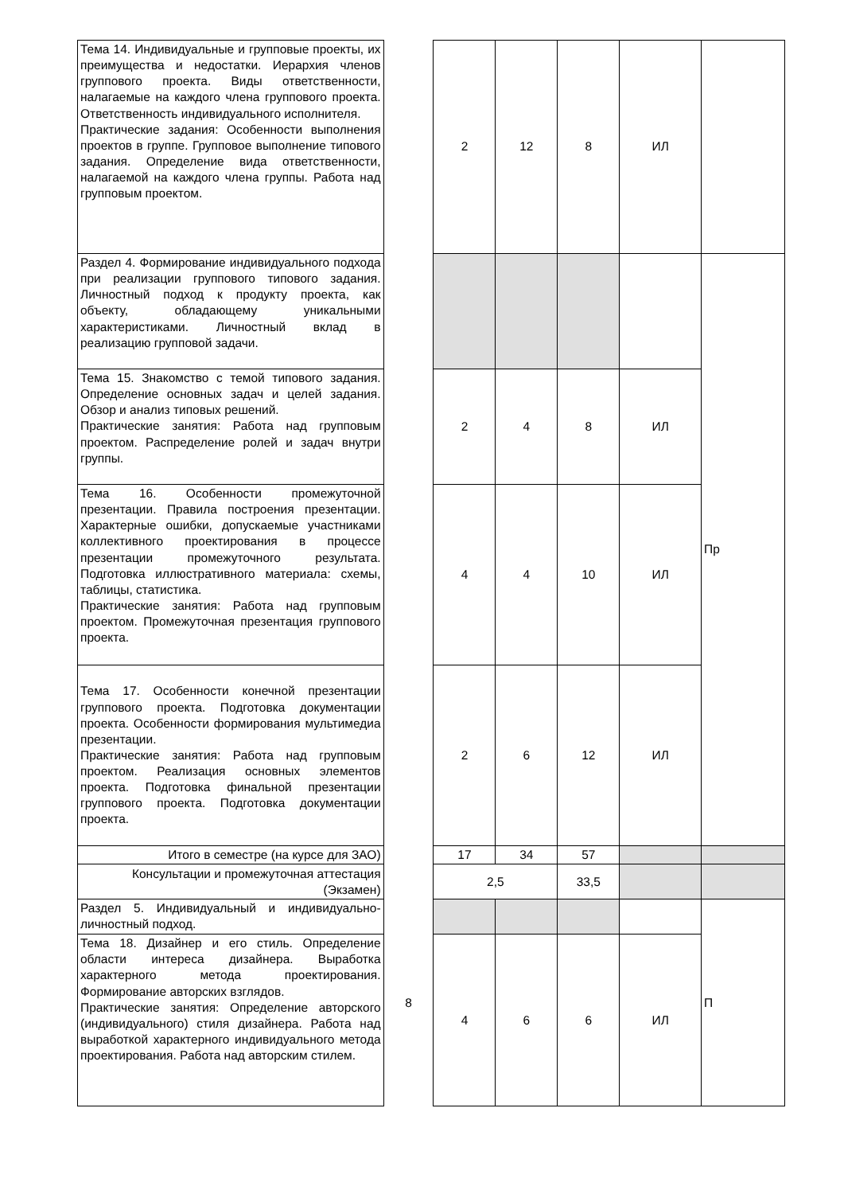| Тема 14. Индивидуальные и групповые проекты, их преимущества и недостатки. Иерархия членов группового проекта. Виды ответственности, налагаемые на каждого члена группового проекта. Ответственность индивидуального исполнителя. Практические задания: Особенности выполнения проектов в группе. Групповое выполнение типового задания. Определение вида ответственности, налагаемой на каждого члена группы. Работа над групповым проектом. | | 2 | 12 | 8 | ИЛ | |
| Раздел 4. Формирование индивидуального подхода при реализации группового типового задания. Личностный подход к продукту проекта, как объекту, обладающему уникальными характеристиками. Личностный вклад в реализацию групповой задачи. | | | | | | Пр |
| Тема 15. Знакомство с темой типового задания. Определение основных задач и целей задания. Обзор и анализ типовых решений. Практические занятия: Работа над групповым проектом. Распределение ролей и задач внутри группы. | | 2 | 4 | 8 | ИЛ | |
| Тема 16. Особенности промежуточной презентации. Правила построения презентации. Характерные ошибки, допускаемые участниками коллективного проектирования в процессе презентации промежуточного результата. Подготовка иллюстративного материала: схемы, таблицы, статистика. Практические занятия: Работа над групповым проектом. Промежуточная презентация группового проекта. | | 4 | 4 | 10 | ИЛ | |
| Тема 17. Особенности конечной презентации группового проекта. Подготовка документации проекта. Особенности формирования мультимедиа презентации. Практические занятия: Работа над групповым проектом. Реализация основных элементов проекта. Подготовка финальной презентации группового проекта. Подготовка документации проекта. | | 2 | 6 | 12 | ИЛ | |
| Итого в семестре (на курсе для ЗАО) | | 17 | 34 | 57 | | |
| Консультации и промежуточная аттестация (Экзамен) | | 2,5 | | 33,5 | | |
| Раздел 5. Индивидуальный и индивидуально-личностный подход. | 8 | | | | | П |
| Тема 18. Дизайнер и его стиль. Определение области интереса дизайнера. Выработка характерного метода проектирования. Формирование авторских взглядов. Практические занятия: Определение авторского (индивидуального) стиля дизайнера. Работа над выработкой характерного индивидуального метода проектирования. Работа над авторским стилем. | | 4 | 6 | 6 | ИЛ | |